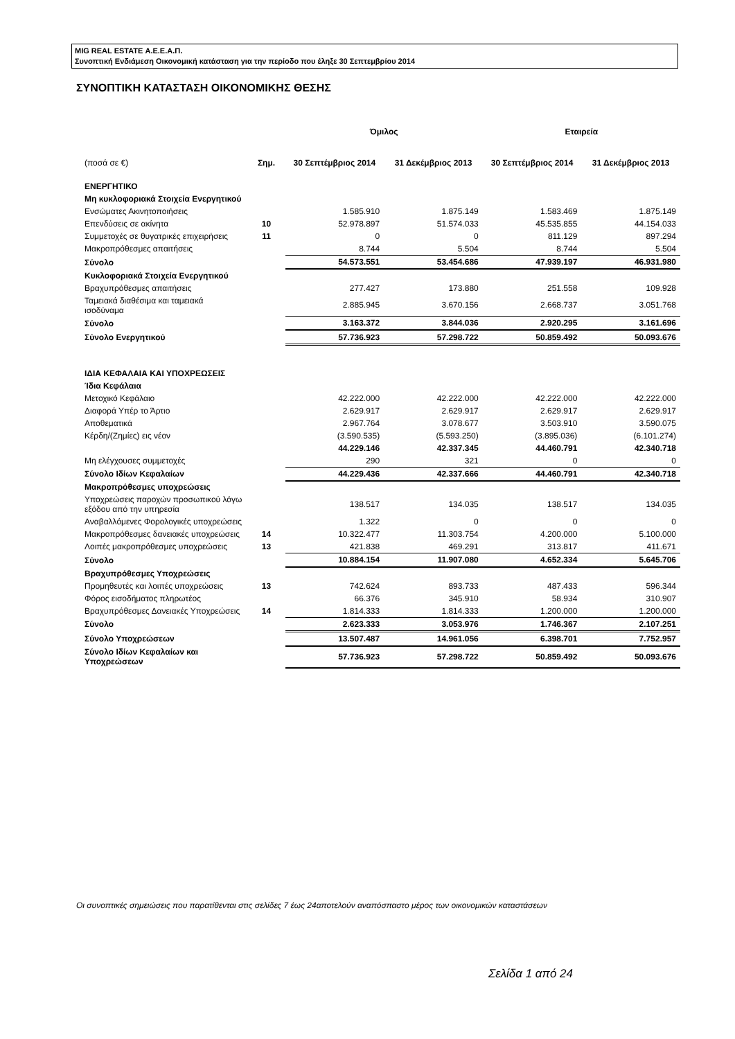MIG REAL ESTATE Α.Ε.Ε.Α.Π.
Συνοπτική Ενδιάμεση Οικονομική κατάσταση για την περίοδο που έληξε 30 Σεπτεμβρίου 2014
ΣΥΝΟΠΤΙΚΗ ΚΑΤΑΣΤΑΣΗ ΟΙΚΟΝΟΜΙΚΗΣ ΘΕΣΗΣ
| | | Όμιλος | | Εταιρεία | |
| --- | --- | --- | --- | --- | --- |
| (ποσά σε €) | Σημ. | 30 Σεπτέμβριος 2014 | 31 Δεκέμβριος 2013 | 30 Σεπτέμβριος 2014 | 31 Δεκέμβριος 2013 |
| ΕΝΕΡΓΗΤΙΚΟ | | | | | |
| Μη κυκλοφοριακά Στοιχεία Ενεργητικού | | | | | |
| Ενσώματες Ακινητοποιήσεις | | 1.585.910 | 1.875.149 | 1.583.469 | 1.875.149 |
| Επενδύσεις σε ακίνητα | 10 | 52.978.897 | 51.574.033 | 45.535.855 | 44.154.033 |
| Συμμετοχές σε θυγατρικές επιχειρήσεις | 11 | 0 | 0 | 811.129 | 897.294 |
| Μακροπρόθεσμες απαιτήσεις | | 8.744 | 5.504 | 8.744 | 5.504 |
| Σύνολο | | 54.573.551 | 53.454.686 | 47.939.197 | 46.931.980 |
| Κυκλοφοριακά Στοιχεία Ενεργητικού | | | | | |
| Βραχυπρόθεσμες απαιτήσεις | | 277.427 | 173.880 | 251.558 | 109.928 |
| Ταμειακά διαθέσιμα και ταμειακά ισοδύναμα | | 2.885.945 | 3.670.156 | 2.668.737 | 3.051.768 |
| Σύνολο | | 3.163.372 | 3.844.036 | 2.920.295 | 3.161.696 |
| Σύνολο Ενεργητικού | | 57.736.923 | 57.298.722 | 50.859.492 | 50.093.676 |
| ΙΔΙΑ ΚΕΦΑΛΑΙΑ ΚΑΙ ΥΠΟΧΡΕΩΣΕΙΣ | | | | | |
| Ίδια Κεφάλαια | | | | | |
| Μετοχικό Κεφάλαιο | | 42.222.000 | 42.222.000 | 42.222.000 | 42.222.000 |
| Διαφορά Υπέρ το Άρτιο | | 2.629.917 | 2.629.917 | 2.629.917 | 2.629.917 |
| Αποθεματικά | | 2.967.764 | 3.078.677 | 3.503.910 | 3.590.075 |
| Κέρδη/(Ζημίες) εις νέον | | (3.590.535) | (5.593.250) | (3.895.036) | (6.101.274) |
| | | 44.229.146 | 42.337.345 | 44.460.791 | 42.340.718 |
| Μη ελέγχουσες συμμετοχές | | 290 | 321 | 0 | 0 |
| Σύνολο Ιδίων Κεφαλαίων | | 44.229.436 | 42.337.666 | 44.460.791 | 42.340.718 |
| Μακροπρόθεσμες υποχρεώσεις | | | | | |
| Υποχρεώσεις παροχών προσωπικού λόγω εξόδου από την υπηρεσία | | 138.517 | 134.035 | 138.517 | 134.035 |
| Αναβαλλόμενες Φορολογικές υποχρεώσεις | | 1.322 | 0 | 0 | 0 |
| Μακροπρόθεσμες δανειακές υποχρεώσεις | 14 | 10.322.477 | 11.303.754 | 4.200.000 | 5.100.000 |
| Λοιπές μακροπρόθεσμες υποχρεώσεις | 13 | 421.838 | 469.291 | 313.817 | 411.671 |
| Σύνολο | | 10.884.154 | 11.907.080 | 4.652.334 | 5.645.706 |
| Βραχυπρόθεσμες Υποχρεώσεις | | | | | |
| Προμηθευτές και λοιπές υποχρεώσεις | 13 | 742.624 | 893.733 | 487.433 | 596.344 |
| Φόρος εισοδήματος πληρωτέος | | 66.376 | 345.910 | 58.934 | 310.907 |
| Βραχυπρόθεσμες Δανειακές Υποχρεώσεις | 14 | 1.814.333 | 1.814.333 | 1.200.000 | 1.200.000 |
| Σύνολο | | 2.623.333 | 3.053.976 | 1.746.367 | 2.107.251 |
| Σύνολο Υποχρεώσεων | | 13.507.487 | 14.961.056 | 6.398.701 | 7.752.957 |
| Σύνολο Ιδίων Κεφαλαίων και Υποχρεώσεων | | 57.736.923 | 57.298.722 | 50.859.492 | 50.093.676 |
Οι συνοπτικές σημειώσεις που παρατίθενται στις σελίδες 7 έως 24αποτελούν αναπόσπαστο μέρος των οικονομικών καταστάσεων
Σελίδα 1 από 24